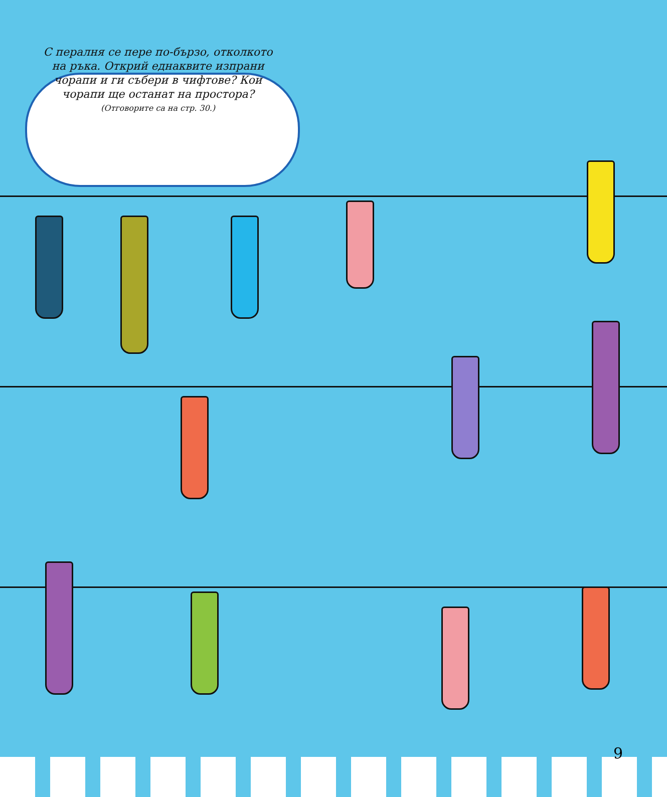С пералня се пере по-бързо, отколкото на ръка. Открий еднаквите изпрани чорапи и ги събери в чифтове? Кои чорапи ще останат на простора?
(Отговорите са на стр. 30.)
9